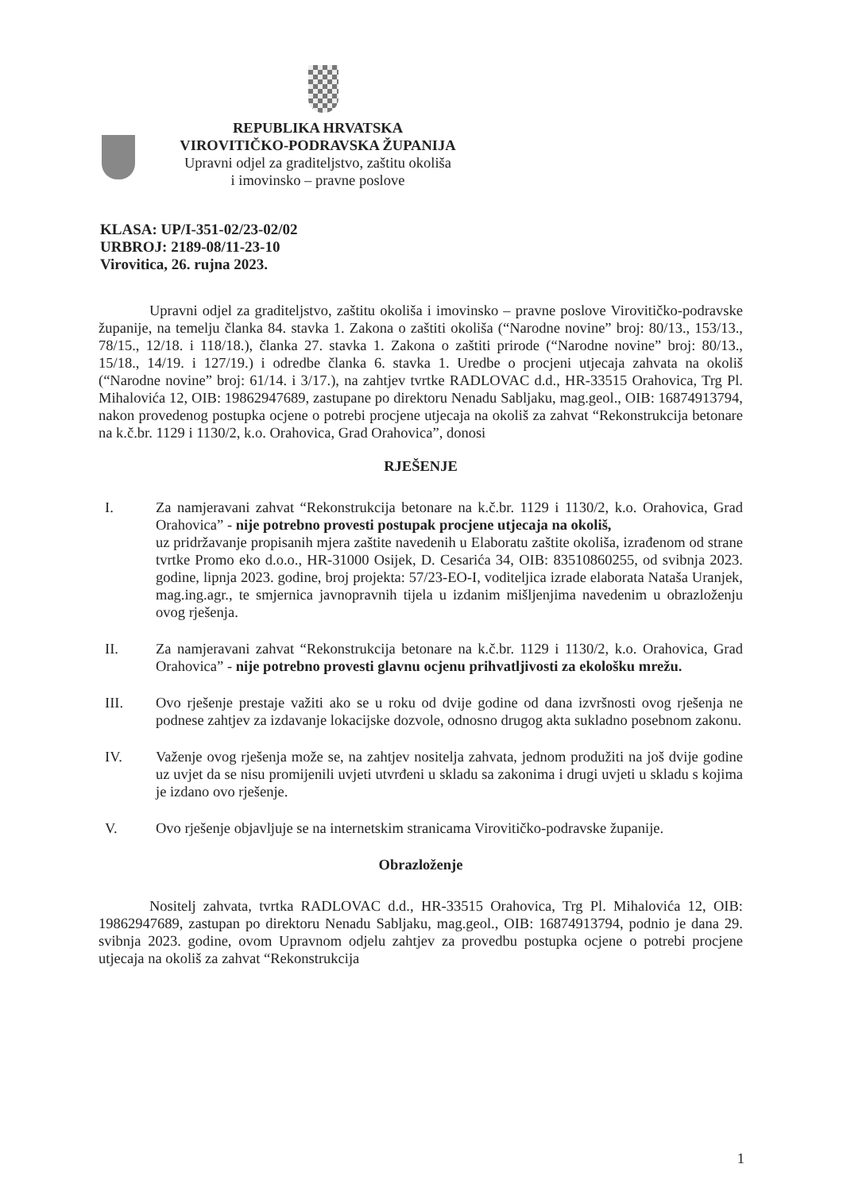REPUBLIKA HRVATSKA
VIROVITIČKO-PODRAVSKA ŽUPANIJA
Upravni odjel za graditeljstvo, zaštitu okoliša
i imovinsko – pravne poslove
KLASA: UP/I-351-02/23-02/02
URBROJ: 2189-08/11-23-10
Virovitica, 26. rujna 2023.
Upravni odjel za graditeljstvo, zaštitu okoliša i imovinsko – pravne poslove Virovitičko-podravske županije, na temelju članka 84. stavka 1. Zakona o zaštiti okoliša (“Narodne novine” broj: 80/13., 153/13., 78/15., 12/18. i 118/18.), članka 27. stavka 1. Zakona o zaštiti prirode (“Narodne novine” broj: 80/13., 15/18., 14/19. i 127/19.) i odredbe članka 6. stavka 1. Uredbe o procjeni utjecaja zahvata na okoliš (“Narodne novine” broj: 61/14. i 3/17.), na zahtjev tvrtke RADLOVAC d.d., HR-33515 Orahovica, Trg Pl. Mihalovića 12, OIB: 19862947689, zastupane po direktoru Nenadu Sabljaku, mag.geol., OIB: 16874913794, nakon provedenog postupka ocjene o potrebi procjene utjecaja na okoliš za zahvat “Rekonstrukcija betonare na k.č.br. 1129 i 1130/2, k.o. Orahovica, Grad Orahovica”, donosi
RJEŠENJE
I. Za namjeravani zahvat “Rekonstrukcija betonare na k.č.br. 1129 i 1130/2, k.o. Orahovica, Grad Orahovica” - nije potrebno provesti postupak procjene utjecaja na okoliš,
uz pridržavanje propisanih mjera zaštite navedenih u Elaboratu zaštite okoliša, izrađenom od strane tvrtke Promo eko d.o.o., HR-31000 Osijek, D. Cesarića 34, OIB: 83510860255, od svibnja 2023. godine, lipnja 2023. godine, broj projekta: 57/23-EO-I, voditeljica izrade elaborata Nataša Uranjek, mag.ing.agr., te smjernica javnopravnih tijela u izdanim mišljenjima navedenim u obrazloženju ovog rješenja.
II. Za namjeravani zahvat “Rekonstrukcija betonare na k.č.br. 1129 i 1130/2, k.o. Orahovica, Grad Orahovica” - nije potrebno provesti glavnu ocjenu prihvatljivosti za ekološku mrežu.
III. Ovo rješenje prestaje važiti ako se u roku od dvije godine od dana izvršnosti ovog rješenja ne podnese zahtjev za izdavanje lokacijske dozvole, odnosno drugog akta sukladno posebnom zakonu.
IV. Važenje ovog rješenja može se, na zahtjev nositelja zahvata, jednom produžiti na još dvije godine uz uvjet da se nisu promijenili uvjeti utvrđeni u skladu sa zakonima i drugi uvjeti u skladu s kojima je izdano ovo rješenje.
V. Ovo rješenje objavljuje se na internetskim stranicama Virovitičko-podravske županije.
Obrazloženje
Nositelj zahvata, tvrtka RADLOVAC d.d., HR-33515 Orahovica, Trg Pl. Mihalovića 12, OIB: 19862947689, zastupan po direktoru Nenadu Sabljaku, mag.geol., OIB: 16874913794, podnio je dana 29. svibnja 2023. godine, ovom Upravnom odjelu zahtjev za provedbu postupka ocjene o potrebi procjene utjecaja na okoliš za zahvat “Rekonstrukcija
1